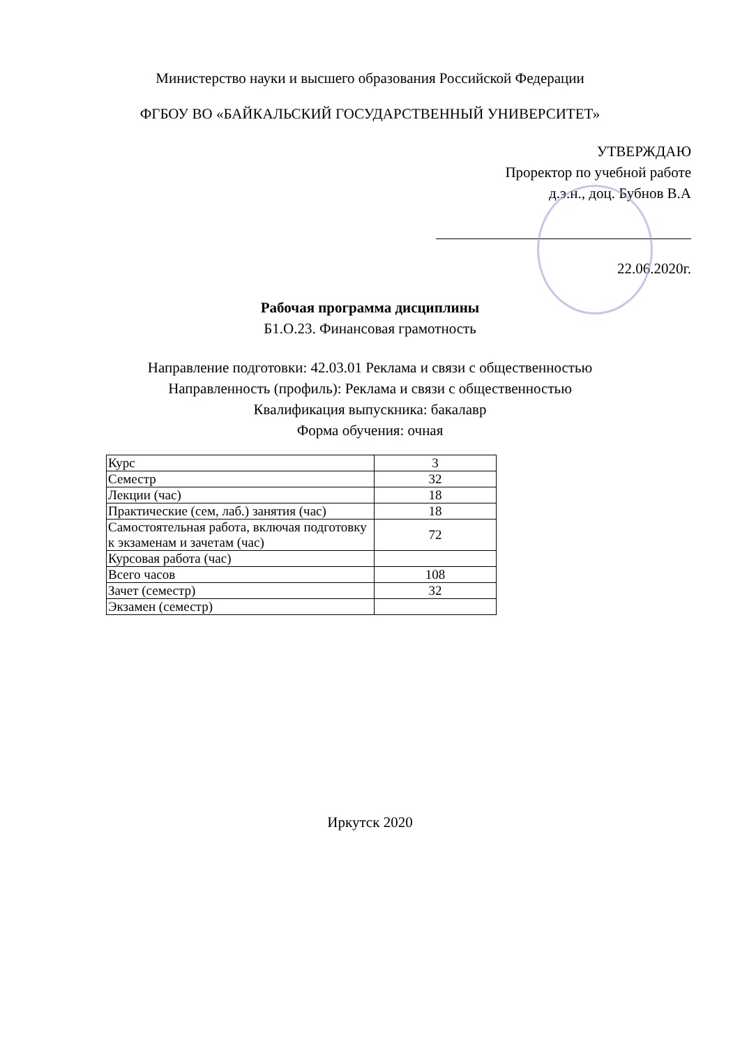Министерство науки и высшего образования Российской Федерации
ФГБОУ ВО «БАЙКАЛЬСКИЙ ГОСУДАРСТВЕННЫЙ УНИВЕРСИТЕТ»
УТВЕРЖДАЮ
Проректор по учебной работе
д.э.н., доц. Бубнов В.А
22.06.2020г.
Рабочая программа дисциплины
Б1.О.23. Финансовая грамотность
Направление подготовки: 42.03.01 Реклама и связи с общественностью
Направленность (профиль): Реклама и связи с общественностью
Квалификация выпускника: бакалавр
Форма обучения: очная
| Курс | 3 |
| Семестр | 32 |
| Лекции (час) | 18 |
| Практические (сем, лаб.) занятия (час) | 18 |
| Самостоятельная работа, включая подготовку к экзаменам и зачетам (час) | 72 |
| Курсовая работа (час) | |
| Всего часов | 108 |
| Зачет (семестр) | 32 |
| Экзамен (семестр) | |
Иркутск 2020